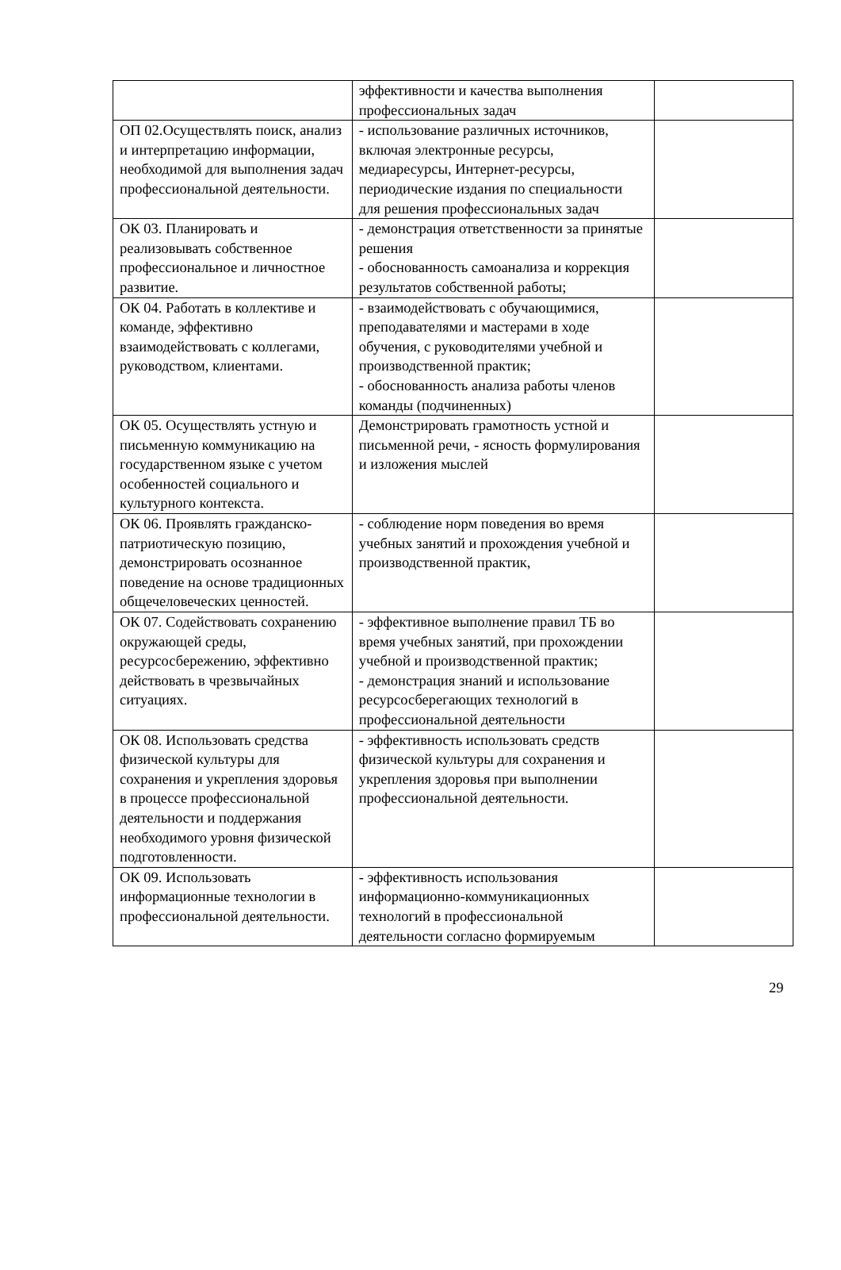| | эффективности и качества выполнения профессиональных задач | |
| ОП 02.Осуществлять поиск, анализ и интерпретацию информации, необходимой для выполнения задач профессиональной деятельности. | - использование различных источников, включая электронные ресурсы, медиаресурсы, Интернет-ресурсы, периодические издания по специальности для решения профессиональных задач | |
| ОК 03. Планировать и реализовывать собственное профессиональное и личностное развитие. | - демонстрация ответственности за принятые решения - обоснованность самоанализа и коррекция результатов собственной работы; | |
| ОК 04. Работать в коллективе и команде, эффективно взаимодействовать с коллегами, руководством, клиентами. | - взаимодействовать с обучающимися, преподавателями и мастерами в ходе обучения, с руководителями учебной и производственной практик; - обоснованность анализа работы членов команды (подчиненных) | |
| ОК 05. Осуществлять устную и письменную коммуникацию на государственном языке с учетом особенностей социального и культурного контекста. | Демонстрировать грамотность устной и письменной речи, - ясность формулирования и изложения мыслей | |
| ОК 06. Проявлять гражданско-патриотическую позицию, демонстрировать осознанное поведение на основе традиционных общечеловеческих ценностей. | - соблюдение норм поведения во время учебных занятий и прохождения учебной и производственной практик, | |
| ОК 07. Содействовать сохранению окружающей среды, ресурсосбережению, эффективно действовать в чрезвычайных ситуациях. | - эффективное выполнение правил ТБ во время учебных занятий, при прохождении учебной и производственной практик; - демонстрация знаний и использование ресурсосберегающих технологий в профессиональной деятельности | |
| ОК 08. Использовать средства физической культуры для сохранения и укрепления здоровья в процессе профессиональной деятельности и поддержания необходимого уровня физической подготовленности. | - эффективность использовать средств физической культуры для сохранения и укрепления здоровья при выполнении профессиональной деятельности. | |
| ОК 09. Использовать информационные технологии в профессиональной деятельности. | - эффективность использования информационно-коммуникационных технологий в профессиональной деятельности согласно формируемым | |
29